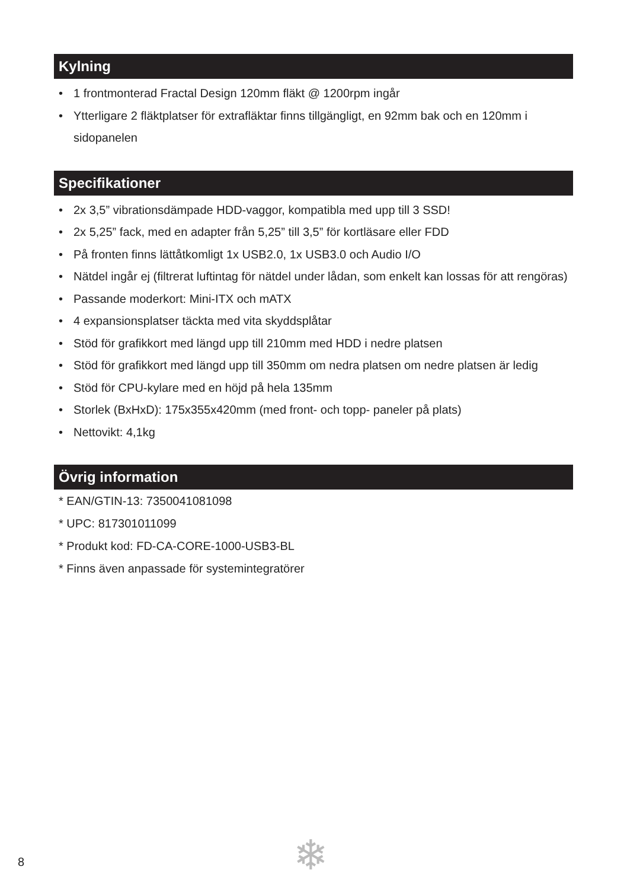Kylning
• 1 frontmonterad Fractal Design 120mm fläkt @ 1200rpm ingår
• Ytterligare 2 fläktplatser för extrafläktar finns tillgängligt, en 92mm bak och en 120mm i sidopanelen
Specifikationer
• 2x 3,5” vibrationsdämpade HDD-vaggor, kompatibla med upp till 3 SSD!
• 2x 5,25” fack, med en adapter från 5,25” till 3,5” för kortläsare eller FDD
• På fronten finns lättåtkomligt 1x USB2.0, 1x USB3.0 och Audio I/O
• Nätdel ingår ej (filtrerat luftintag för nätdel under lådan, som enkelt kan lossas för att rengöras)
• Passande moderkort: Mini-ITX och mATX
• 4 expansionsplatser täckta med vita skyddsplåtar
• Stöd för grafikkort med längd upp till 210mm med HDD i nedre platsen
• Stöd för grafikkort med längd upp till 350mm om nedra platsen om nedre platsen är ledig
• Stöd för CPU-kylare med en höjd på hela 135mm
• Storlek (BxHxD): 175x355x420mm (med front- och topp- paneler på plats)
• Nettovikt: 4,1kg
Övrig information
* EAN/GTIN-13: 7350041081098
* UPC: 817301011099
* Produkt kod: FD-CA-CORE-1000-USB3-BL
* Finns även anpassade för systemintegratörer
8 ❄